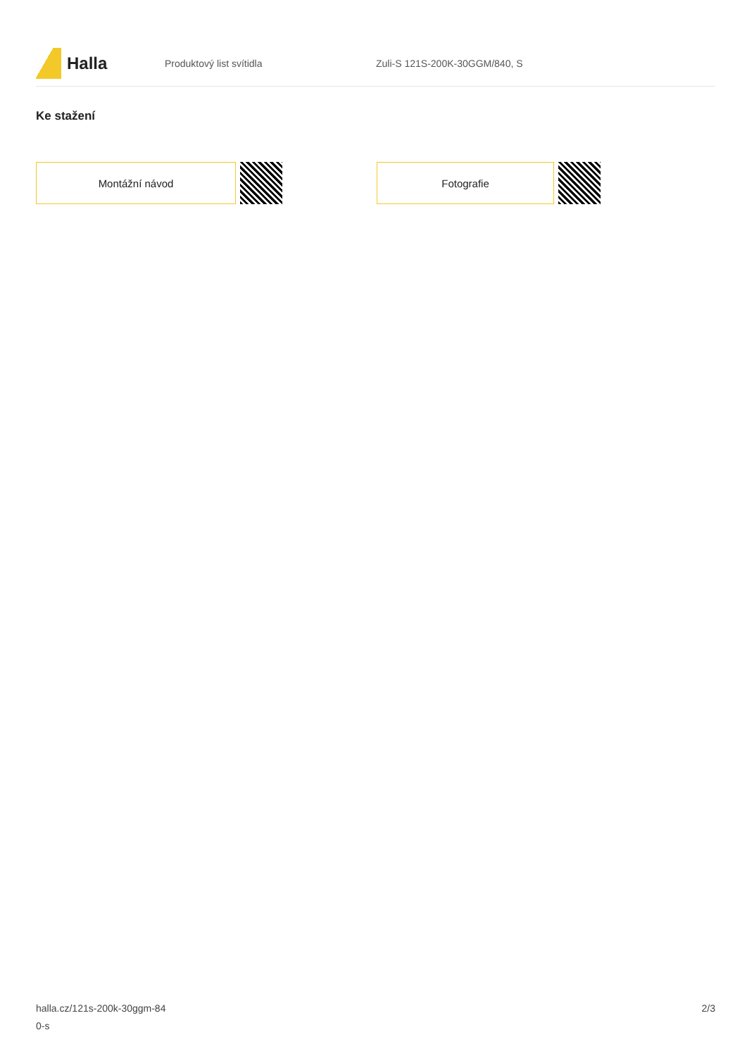Halla
Produktový list svítidla Zuli-S 121S-200K-30GGM/840, S
Ke stažení
Montážní návod Fotografie
halla.cz/121s-200k-30ggm-84
0-s
2/3